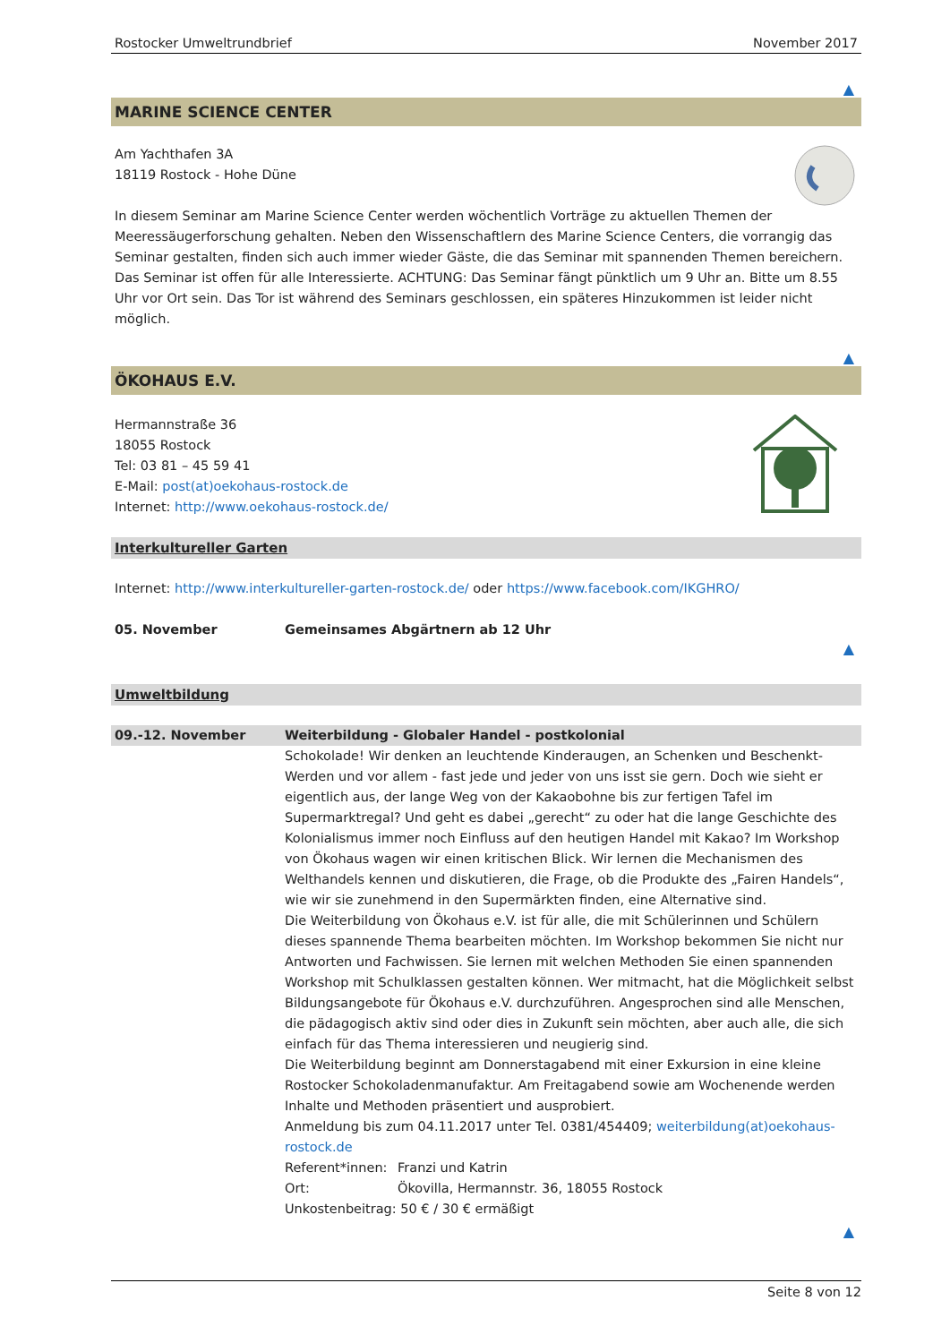Rostocker Umweltrundbrief November 2017
▲
MARINE SCIENCE CENTER
Am Yachthafen 3A
18119 Rostock - Hohe Düne
In diesem Seminar am Marine Science Center werden wöchentlich Vorträge zu aktuellen Themen der Meeressäugerforschung gehalten. Neben den Wissenschaftlern des Marine Science Centers, die vorrangig das Seminar gestalten, finden sich auch immer wieder Gäste, die das Seminar mit spannenden Themen bereichern. Das Seminar ist offen für alle Interessierte. ACHTUNG: Das Seminar fängt pünktlich um 9 Uhr an. Bitte um 8.55 Uhr vor Ort sein. Das Tor ist während des Seminars geschlossen, ein späteres Hinzukommen ist leider nicht möglich.
▲
ÖKOHAUS E.V.
Hermannstraße 36
18055 Rostock
Tel: 03 81 – 45 59 41
E-Mail: post(at)oekohaus-rostock.de
Internet: http://www.oekohaus-rostock.de/
Interkultureller Garten
Internet: http://www.interkultureller-garten-rostock.de/ oder https://www.facebook.com/IKGHRO/
05. November Gemeinsames Abgärtnern ab 12 Uhr
▲
Umweltbildung
09.-12. November Weiterbildung - Globaler Handel - postkolonial
Schokolade! Wir denken an leuchtende Kinderaugen, an Schenken und Beschenkt-Werden und vor allem - fast jede und jeder von uns isst sie gern. Doch wie sieht er eigentlich aus, der lange Weg von der Kakaobohne bis zur fertigen Tafel im Supermarktregal? Und geht es dabei „gerecht“ zu oder hat die lange Geschichte des Kolonialismus immer noch Einfluss auf den heutigen Handel mit Kakao? Im Workshop von Ökohaus wagen wir einen kritischen Blick. Wir lernen die Mechanismen des Welthandels kennen und diskutieren, die Frage, ob die Produkte des „Fairen Handels“, wie wir sie zunehmend in den Supermärkten finden, eine Alternative sind.
Die Weiterbildung von Ökohaus e.V. ist für alle, die mit Schülerinnen und Schülern dieses spannende Thema bearbeiten möchten. Im Workshop bekommen Sie nicht nur Antworten und Fachwissen. Sie lernen mit welchen Methoden Sie einen spannenden Workshop mit Schulklassen gestalten können. Wer mitmacht, hat die Möglichkeit selbst Bildungsangebote für Ökohaus e.V. durchzuführen. Angesprochen sind alle Menschen, die pädagogisch aktiv sind oder dies in Zukunft sein möchten, aber auch alle, die sich einfach für das Thema interessieren und neugierig sind.
Die Weiterbildung beginnt am Donnerstagabend mit einer Exkursion in eine kleine Rostocker Schokoladenmanufaktur. Am Freitagabend sowie am Wochenende werden Inhalte und Methoden präsentiert und ausprobiert.
Anmeldung bis zum 04.11.2017 unter Tel. 0381/454409; weiterbildung(at)oekohaus-rostock.de
Referent*innen: Franzi und Katrin
Ort: Ökovilla, Hermannstr. 36, 18055 Rostock
Unkostenbeitrag: 50 € / 30 € ermäßigt
▲
Seite 8 von 12